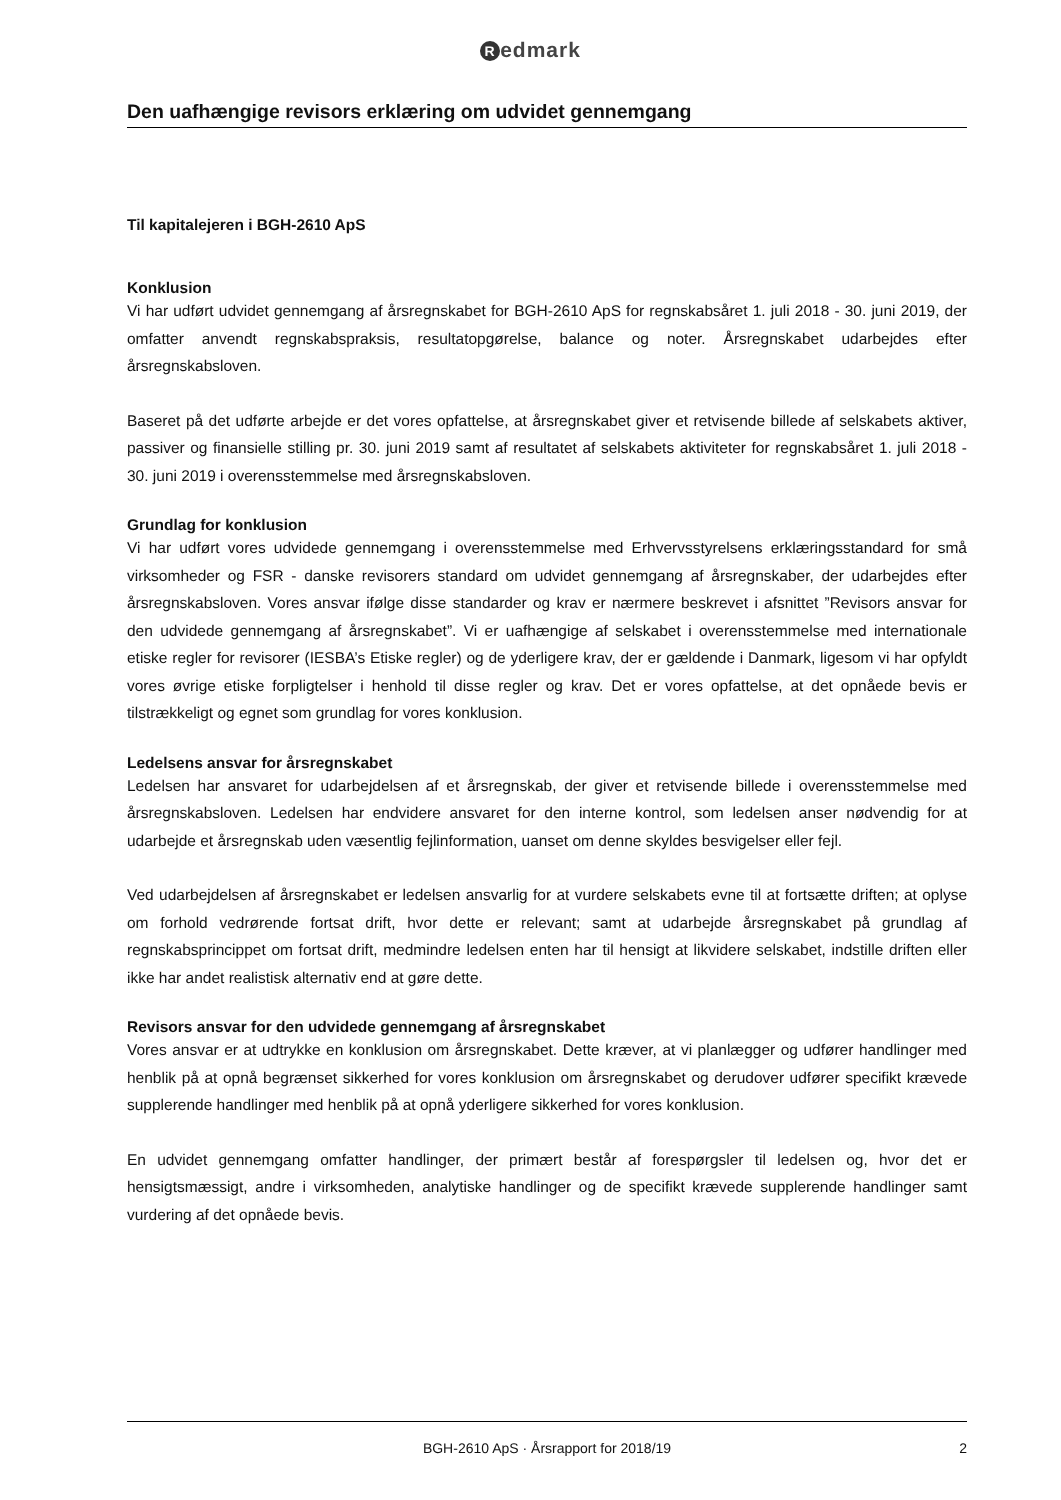Redmark
Den uafhængige revisors erklæring om udvidet gennemgang
Til kapitalejeren i BGH-2610 ApS
Konklusion
Vi har udført udvidet gennemgang af årsregnskabet for BGH-2610 ApS for regnskabsåret 1. juli 2018 - 30. juni 2019, der omfatter anvendt regnskabspraksis, resultatopgørelse, balance og noter. Årsregnskabet udarbejdes efter årsregnskabsloven.
Baseret på det udførte arbejde er det vores opfattelse, at årsregnskabet giver et retvisende billede af selskabets aktiver, passiver og finansielle stilling pr. 30. juni 2019 samt af resultatet af selskabets aktiviteter for regnskabsåret 1. juli 2018 - 30. juni 2019 i overensstemmelse med årsregnskabsloven.
Grundlag for konklusion
Vi har udført vores udvidede gennemgang i overensstemmelse med Erhvervsstyrelsens erklæringsstandard for små virksomheder og FSR - danske revisorers standard om udvidet gennemgang af årsregnskaber, der udarbejdes efter årsregnskabsloven. Vores ansvar ifølge disse standarder og krav er nærmere beskrevet i afsnittet ”Revisors ansvar for den udvidede gennemgang af årsregnskabet”. Vi er uafhængige af selskabet i overensstemmelse med internationale etiske regler for revisorer (IESBA’s Etiske regler) og de yderligere krav, der er gældende i Danmark, ligesom vi har opfyldt vores øvrige etiske forpligtelser i henhold til disse regler og krav. Det er vores opfattelse, at det opnåede bevis er tilstrækkeligt og egnet som grundlag for vores konklusion.
Ledelsens ansvar for årsregnskabet
Ledelsen har ansvaret for udarbejdelsen af et årsregnskab, der giver et retvisende billede i overensstemmelse med årsregnskabsloven. Ledelsen har endvidere ansvaret for den interne kontrol, som ledelsen anser nødvendig for at udarbejde et årsregnskab uden væsentlig fejlinformation, uanset om denne skyldes besvigelser eller fejl.
Ved udarbejdelsen af årsregnskabet er ledelsen ansvarlig for at vurdere selskabets evne til at fortsætte driften; at oplyse om forhold vedrørende fortsat drift, hvor dette er relevant; samt at udarbejde årsregnskabet på grundlag af regnskabsprincippet om fortsat drift, medmindre ledelsen enten har til hensigt at likvidere selskabet, indstille driften eller ikke har andet realistisk alternativ end at gøre dette.
Revisors ansvar for den udvidede gennemgang af årsregnskabet
Vores ansvar er at udtrykke en konklusion om årsregnskabet. Dette kræver, at vi planlægger og udfører handlinger med henblik på at opnå begrænset sikkerhed for vores konklusion om årsregnskabet og derudover udfører specifikt krævede supplerende handlinger med henblik på at opnå yderligere sikkerhed for vores konklusion.
En udvidet gennemgang omfatter handlinger, der primært består af forespørgsler til ledelsen og, hvor det er hensigtsmæssigt, andre i virksomheden, analytiske handlinger og de specifikt krævede supplerende handlinger samt vurdering af det opnåede bevis.
BGH-2610 ApS · Årsrapport for 2018/19 2